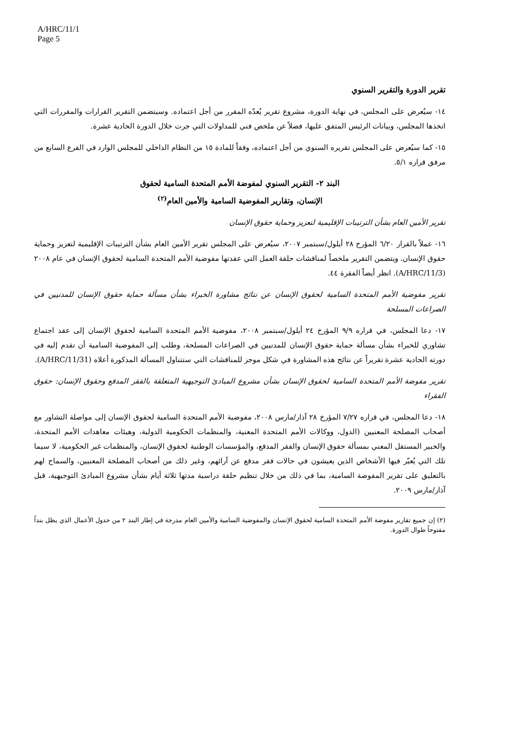A/HRC/11/1
Page 5
تقرير الدورة والتقرير السنوي
١٤- سيُعرض على المجلس، في نهاية الدورة، مشروع تقرير يُعدّه المقرر من أجل اعتماده. وسيتضمن التقرير القرارات والمقررات التي اتخذها المجلس، وبيانات الرئيس المتفق عليها، فضلاً عن ملخص فني للمداولات التي جرت خلال الدورة الحادية عشرة.
١٥- كما سيُعرض على المجلس تقريره السنوي من أجل اعتماده، وفقاً للمادة ١٥ من النظام الداخلي للمجلس الوارد في الفرع السابع من مرفق قراره ٥/١.
البند ٢- التقرير السنوي لمفوضة الأمم المتحدة السامية لحقوق
الإنسان، وتقارير المفوضية السامية والأمين العام<sup>(٢)</sup>
تقرير الأمين العام بشأن الترتيبات الإقليمية لتعزيز وحماية حقوق الإنسان
١٦- عملاً بالقرار ٦/٢٠ المؤرخ ٢٨ أيلول/سبتمبر ٢٠٠٧، سيُعرض على المجلس تقرير الأمين العام بشأن الترتيبات الإقليمية لتعزيز وحماية حقوق الإنسان. ويتضمن التقرير ملخصاً لمناقشات حلقة العمل التي عقدتها مفوضية الأمم المتحدة السامية لحقوق الإنسان في عام ٢٠٠٨ (A/HRC/11/3). انظر أيضاً الفقرة ٤٤.
تقرير مفوضية الأمم المتحدة السامية لحقوق الإنسان عن نتائج مشاورة الخبراء بشأن مسألة حماية حقوق الإنسان للمدنيين في الصراعات المسلحة
١٧- دعا المجلس، في قراره ٩/٩ المؤرخ ٢٤ أيلول/سبتمبر ٢٠٠٨، مفوضية الأمم المتحدة السامية لحقوق الإنسان إلى عقد اجتماع تشاوري للخبراء بشأن مسألة حماية حقوق الإنسان للمدنيين في الصراعات المسلحة، وطلب إلى المفوضية السامية أن تقدم إليه في دورته الحادية عشرة تقريراً عن نتائج هذه المشاورة في شكل موجز للمناقشات التي ستتناول المسألة المذكورة أعلاه (A/HRC/11/31).
تقرير مفوضة الأمم المتحدة السامية لحقوق الإنسان بشأن مشروع المبادئ التوجيهية المتعلقة بالفقر المدقع وحقوق الإنسان: حقوق الفقراء
١٨- دعا المجلس، في قراره ٧/٢٧ المؤرخ ٢٨ آذار/مارس ٢٠٠٨، مفوضية الأمم المتحدة السامية لحقوق الإنسان إلى مواصلة التشاور مع أصحاب المصلحة المعنيين (الدول، ووكالات الأمم المتحدة المعنية، والمنظمات الحكومية الدولية، وهيئات معاهدات الأمم المتحدة، والخبير المستقل المعني بمسألة حقوق الإنسان والفقر المدقع، والمؤسسات الوطنية لحقوق الإنسان، والمنظمات غير الحكومية، لا سيما تلك التي يُعبّر فيها الأشخاص الذين يعيشون في حالات فقر مدقع عن آرائهم، وغير ذلك من أصحاب المصلحة المعنيين، والسماح لهم بالتعليق على تقرير المفوضة السامية، بما في ذلك من خلال تنظيم حلقة دراسية مدتها ثلاثة أيام بشأن مشروع المبادئ التوجيهية، قبل آذار/مارس ٢٠٠٩.
(٢) إن جميع تقارير مفوضة الأمم المتحدة السامية لحقوق الإنسان والمفوضية السامية والأمين العام مدرجة في إطار البند ٢ من حدول الأعمال الذي يظل بنداً مفتوحاً طوال الدورة.